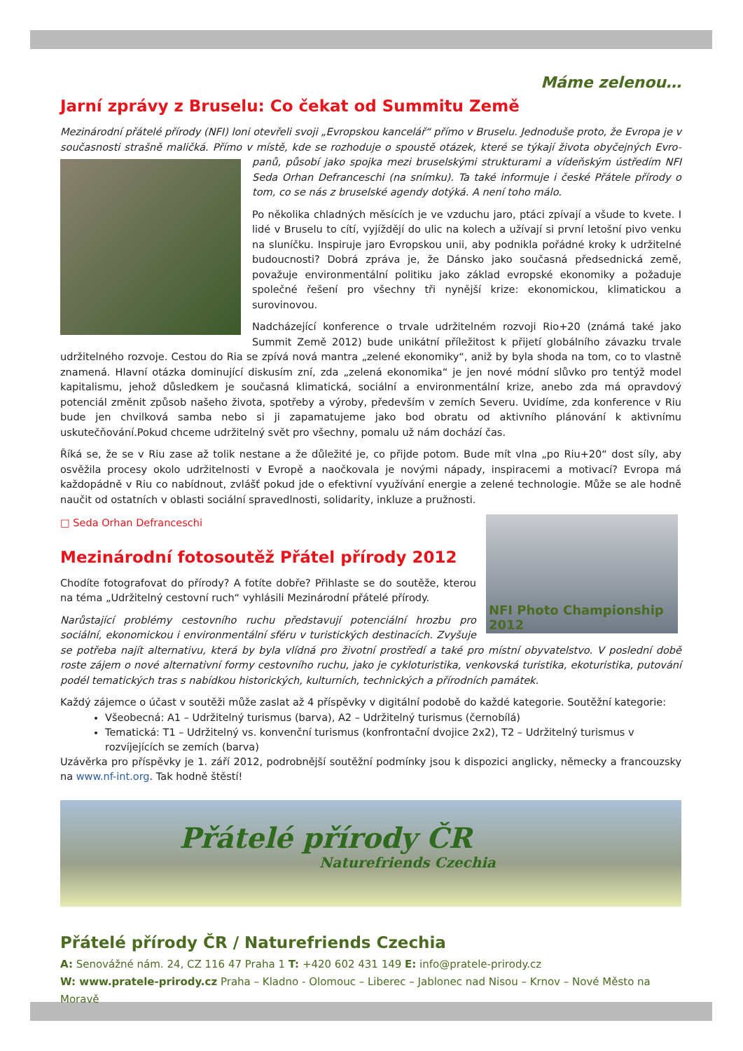Máme zelenou…
Jarní zprávy z Bruselu: Co čekat od Summitu Země
Mezinárodní přátelé přírody (NFI) loni otevřeli svoji „Evropskou kancelář“ přímo v Bruselu. Jednoduše proto, že Evropa je v současnosti strašně maličká. Přímo v místě, kde se rozhoduje o spoustě otázek, které se týkají života obyčejných Evro- panů, působí jako spojka mezi bruselskými strukturami a vídeňským ústředím NFI Seda Orhan Defranceschi (na snímku). Ta také informuje i české Přátele přírody o tom, co se nás z bruselské agendy dotýká. A není toho málo.
Po několika chladných měsících je ve vzduchu jaro, ptáci zpívají a všude to kvete. I lidé v Bruselu to cítí, vyjíždějí do ulic na kolech a užívají si první letošní pivo venku na sluníčku. Inspiruje jaro Evropskou unii, aby podnikla pořádné kroky k udržitelné budoucnosti? Dobrá zpráva je, že Dánsko jako současná předsednická země, považuje environmentální politiku jako základ evropské ekonomiky a požaduje společné řešení pro všechny tři nynější krize: ekonomickou, klimatickou a surovinovou.
Nadcházející konference o trvale udržitelném rozvoji Rio+20 (známá také jako Summit Země 2012) bude unikátní příležitost k přijetí globálního závazku trvale udržitelného rozvoje. Cestou do Ria se zpívá nová mantra „zelené ekonomiky“, aniž by byla shoda na tom, co to vlastně znamená. Hlavní otázka dominující diskusím zní, zda „zelená ekonomika“ je jen nové módní slůvko pro tentýž model kapitalismu, jehož důsledkem je současná klimatická, sociální a environmentální krize, anebo zda má opravdový potenciál změnit způsob našeho života, spotřeby a výroby, především v zemích Severu. Uvidíme, zda konference v Riu bude jen chvilková samba nebo si ji zapamatujeme jako bod obratu od aktivního plánování k aktivnímu uskutečňování.Pokud chceme udržitelný svět pro všechny, pomalu už nám dochází čas.
Říká se, že se v Riu zase až tolik nestane a že důležité je, co přijde potom. Bude mít vlna „po Riu+20“ dost síly, aby osvěžila procesy okolo udržitelnosti v Evropě a naočkovala je novými nápady, inspiracemi a motivací? Evropa má každopádně v Riu co nabídnout, zvlášť pokud jde o efektivní využívání energie a zelené technologie. Může se ale hodně naučit od ostatních v oblasti sociální spravedlnosti, solidarity, inkluze a pružnosti.
NFI Photo Championship 2012
□ Seda Orhan Defranceschi
Mezinárodní fotosoutěž Přátel přírody 2012
Chodíte fotografovat do přírody? A fotíte dobře? Přihlaste se do soutěže, kterou na téma „Udržitelný cestovní ruch“ vyhlásili Mezinárodní přátelé přírody.
Narůstající problémy cestovního ruchu představují potenciální hrozbu pro sociální, ekonomickou i environmentální sféru v turistických destinacích. Zvyšuje se potřeba najít alternativu, která by byla vlídná pro životní prostředí a také pro místní obyvatelstvo. V poslední době roste zájem o nové alternativní formy cestovního ruchu, jako je cykloturistika, venkovská turistika, ekoturistika, putování podél tematických tras s nabídkou historických, kulturních, technických a přírodních památek.
Každý zájemce o účast v soutěži může zaslat až 4 příspěvky v digitální podobě do každé kategorie. Soutěžní kategorie:
Všeobecná: A1 – Udržitelný turismus (barva), A2 – Udržitelný turismus (černobílá)
Tematická: T1 – Udržitelný vs. konvenční turismus (konfrontační dvojice 2x2), T2 – Udržitelný turismus v rozvíjejících se zemích (barva)
Uzávěrka pro příspěvky je 1. září 2012, podrobnější soutěžní podmínky jsou k dispozici anglicky, německy a francouzsky na www.nf-int.org. Tak hodně štěstí!
Přátelé přírody ČR
Naturefriends Czechia
Přátelé přírody ČR / Naturefriends Czechia
A: Senovážné nám. 24, CZ 116 47 Praha 1 T: +420 602 431 149 E: info@pratele-prirody.cz
W: www.pratele-prirody.cz Praha – Kladno - Olomouc – Liberec – Jablonec nad Nisou – Krnov – Nové Město na Moravě